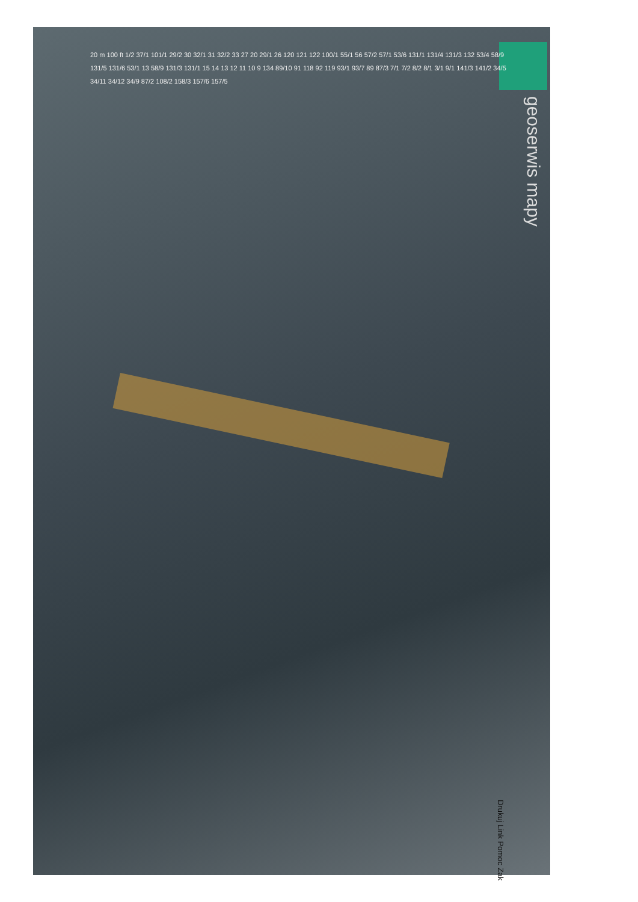20 m 100 ft 1/2 37/1 101/1 29/2 30 32/1 31 32/2 33 27 20 29/1 26 120 121 122 100/1 55/1 56 57/2 57/1 53/6 131/1 131/4 131/3 132 53/4 58/9 131/5 131/6 53/1 13 58/9 131/3 131/1 15 14 13 12 11 10 9 134 89/10 91 118 92 119 93/1 93/7 89 87/3 7/1 7/2 8/2 8/1 3/1 9/1 141/3 141/2 34/5 34/11 34/12 34/9 87/2 108/2 158/3 157/6 157/5
geoserwis mapy
Drukuj Link Pomoc Zak